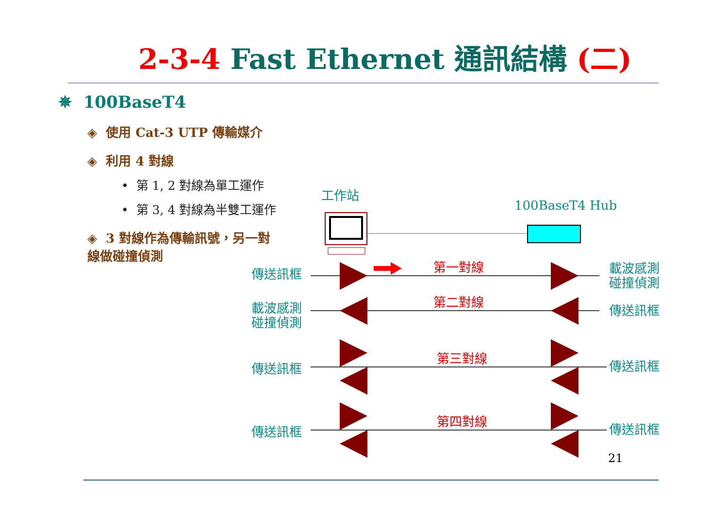2-3-4 Fast Ethernet 通訊結構 (二)
✵ 100BaseT4
◈ 使用 Cat-3 UTP 傳輸媒介
◈ 利用 4 對線
• 第 1, 2 對線為單工運作
• 第 3, 4 對線為半雙工運作
◈ 3 對線作為傳輸訊號，另一對線做碰撞偵測
工作站
100BaseT4 Hub
第一對線
第二對線
第三對線
第四對線
傳送訊框
載波感測
碰撞偵測
載波感測
碰撞偵測
傳送訊框
傳送訊框 傳送訊框
傳送訊框 傳送訊框
21